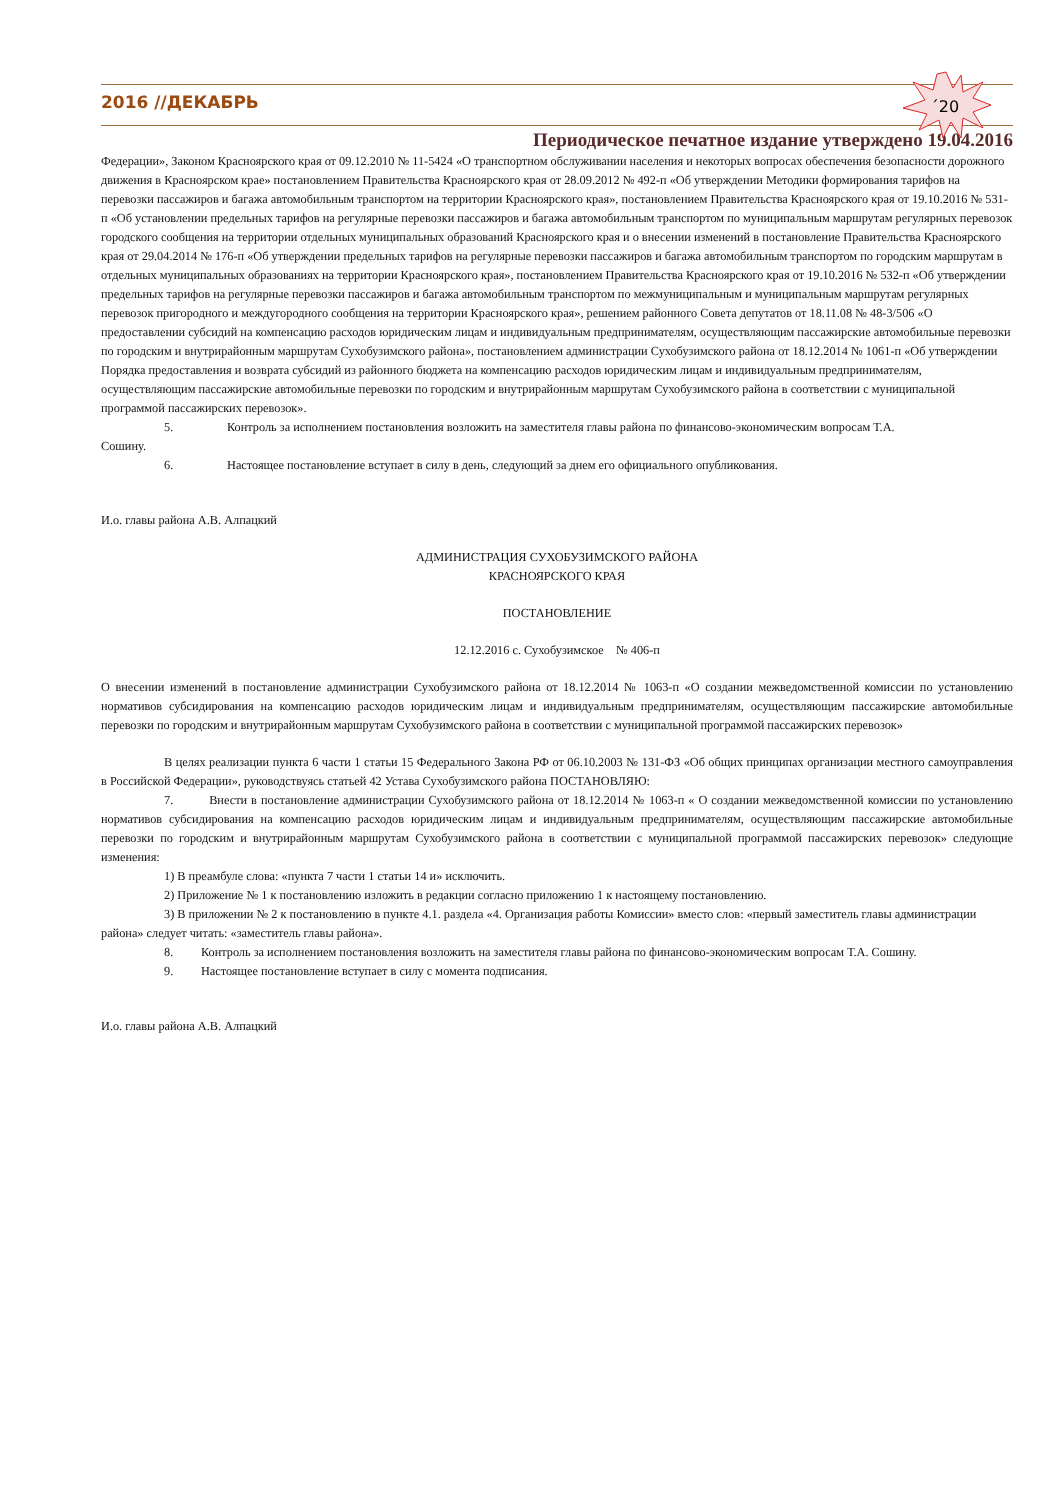´20
2016 //ДЕКАБРЬ
Периодическое печатное издание утверждено 19.04.2016
Федерации», Законом Красноярского края от 09.12.2010 № 11-5424 «О транспортном обслуживании населения и некоторых вопросах обеспечения безопасности дорожного движения в Красноярском крае» постановлением Правительства Красноярского края от 28.09.2012 № 492-п «Об утверждении Методики формирования тарифов на перевозки пассажиров и багажа автомобильным транспортом на территории Красноярского края», постановлением Правительства Красноярского края от 19.10.2016 № 531-п «Об установлении предельных тарифов на регулярные перевозки пассажиров и багажа автомобильным транспортом по муниципальным маршрутам регулярных перевозок городского сообщения на территории отдельных муниципальных образований Красноярского края и о внесении изменений в постановление Правительства Красноярского края от 29.04.2014 № 176-п «Об утверждении предельных тарифов на регулярные перевозки пассажиров и багажа автомобильным транспортом по городским маршрутам в отдельных муниципальных образованиях на территории Красноярского края», постановлением Правительства Красноярского края от 19.10.2016 № 532-п «Об утверждении предельных тарифов на регулярные перевозки пассажиров и багажа автомобильным транспортом по межмуниципальным и муниципальным маршрутам регулярных перевозок пригородного и междугородного сообщения на территории Красноярского края», решением районного Совета депутатов от 18.11.08 № 48-3/506 «О предоставлении субсидий на компенсацию расходов юридическим лицам и индивидуальным предпринимателям, осуществляющим пассажирские автомобильные перевозки по городским и внутрирайонным маршрутам Сухобузимского района», постановлением администрации Сухобузимского района от 18.12.2014 № 1061-п «Об утверждении Порядка предоставления и возврата субсидий из районного бюджета на компенсацию расходов юридическим лицам и индивидуальным предпринимателям, осуществляющим пассажирские автомобильные перевозки по городским и внутрирайонным маршрутам Сухобузимского района в соответствии с муниципальной программой пассажирских перевозок».
5. Контроль за исполнением постановления возложить на заместителя главы района по финансово-экономическим вопросам Т.А.
Сошину.
6. Настоящее постановление вступает в силу в день, следующий за днем его официального опубликования.
И.о. главы района А.В. Алпацкий
АДМИНИСТРАЦИЯ СУХОБУЗИМСКОГО РАЙОНА
КРАСНОЯРСКОГО КРАЯ
ПОСТАНОВЛЕНИЕ
12.12.2016 с. Сухобузимское № 406-п
О внесении изменений в постановление администрации Сухобузимского района от 18.12.2014 № 1063-п «О создании межведомственной комиссии по установлению нормативов субсидирования на компенсацию расходов юридическим лицам и индивидуальным предпринимателям, осуществляющим пассажирские автомобильные перевозки по городским и внутрирайонным маршрутам Сухобузимского района в соответствии с муниципальной программой пассажирских перевозок»
В целях реализации пункта 6 части 1 статьи 15 Федерального Закона РФ от 06.10.2003 № 131-ФЗ «Об общих принципах организации местного самоуправления в Российской Федерации», руководствуясь статьей 42 Устава Сухобузимского района ПОСТАНОВЛЯЮ:
7. Внести в постановление администрации Сухобузимского района от 18.12.2014 № 1063-п « О создании межведомственной комиссии по установлению нормативов субсидирования на компенсацию расходов юридическим лицам и индивидуальным предпринимателям, осуществляющим пассажирские автомобильные перевозки по городским и внутрирайонным маршрутам Сухобузимского района в соответствии с муниципальной программой пассажирских перевозок» следующие изменения:
1) В преамбуле слова: «пункта 7 части 1 статьи 14 и» исключить.
2) Приложение № 1 к постановлению изложить в редакции согласно приложению 1 к настоящему постановлению.
3) В приложении № 2 к постановлению в пункте 4.1. раздела «4. Организация работы Комиссии» вместо слов: «первый заместитель главы администрации района» следует читать: «заместитель главы района».
8. Контроль за исполнением постановления возложить на заместителя главы района по финансово-экономическим вопросам Т.А. Сошину.
9. Настоящее постановление вступает в силу с момента подписания.
И.о. главы района А.В. Алпацкий